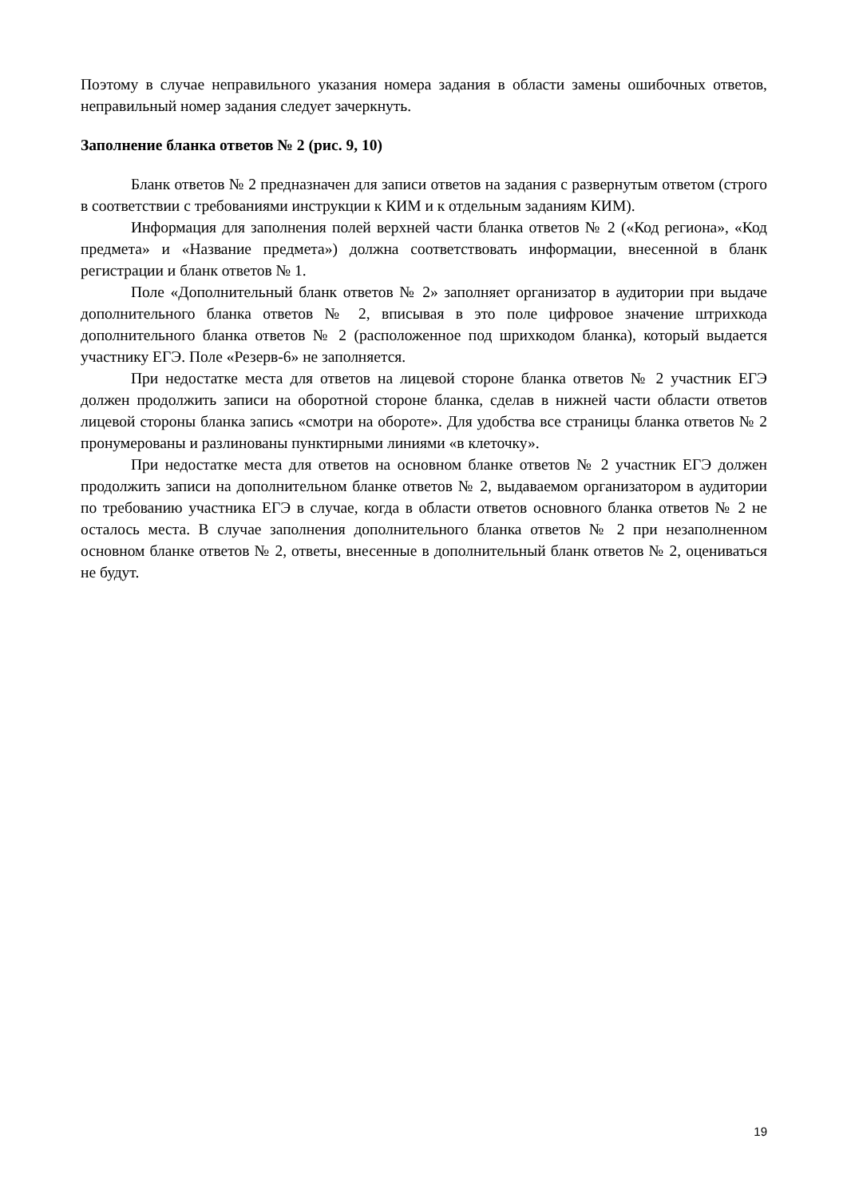Поэтому в случае неправильного указания номера задания в области замены ошибочных ответов, неправильный номер задания следует зачеркнуть.
Заполнение бланка ответов № 2 (рис. 9, 10)
Бланк ответов № 2 предназначен для записи ответов на задания с развернутым ответом (строго в соответствии с требованиями инструкции к КИМ и к отдельным заданиям КИМ).
Информация для заполнения полей верхней части бланка ответов № 2 («Код региона», «Код предмета» и «Название предмета») должна соответствовать информации, внесенной в бланк регистрации и бланк ответов № 1.
Поле «Дополнительный бланк ответов № 2» заполняет организатор в аудитории при выдаче дополнительного бланка ответов № 2, вписывая в это поле цифровое значение штрихкода дополнительного бланка ответов № 2 (расположенное под шрихкодом бланка), который выдается участнику ЕГЭ. Поле «Резерв-6» не заполняется.
При недостатке места для ответов на лицевой стороне бланка ответов № 2 участник ЕГЭ должен продолжить записи на оборотной стороне бланка, сделав в нижней части области ответов лицевой стороны бланка запись «смотри на обороте». Для удобства все страницы бланка ответов № 2 пронумерованы и разлинованы пунктирными линиями «в клеточку».
При недостатке места для ответов на основном бланке ответов № 2 участник ЕГЭ должен продолжить записи на дополнительном бланке ответов № 2, выдаваемом организатором в аудитории по требованию участника ЕГЭ в случае, когда в области ответов основного бланка ответов № 2 не осталось места. В случае заполнения дополнительного бланка ответов № 2 при незаполненном основном бланке ответов № 2, ответы, внесенные в дополнительный бланк ответов № 2, оцениваться не будут.
19